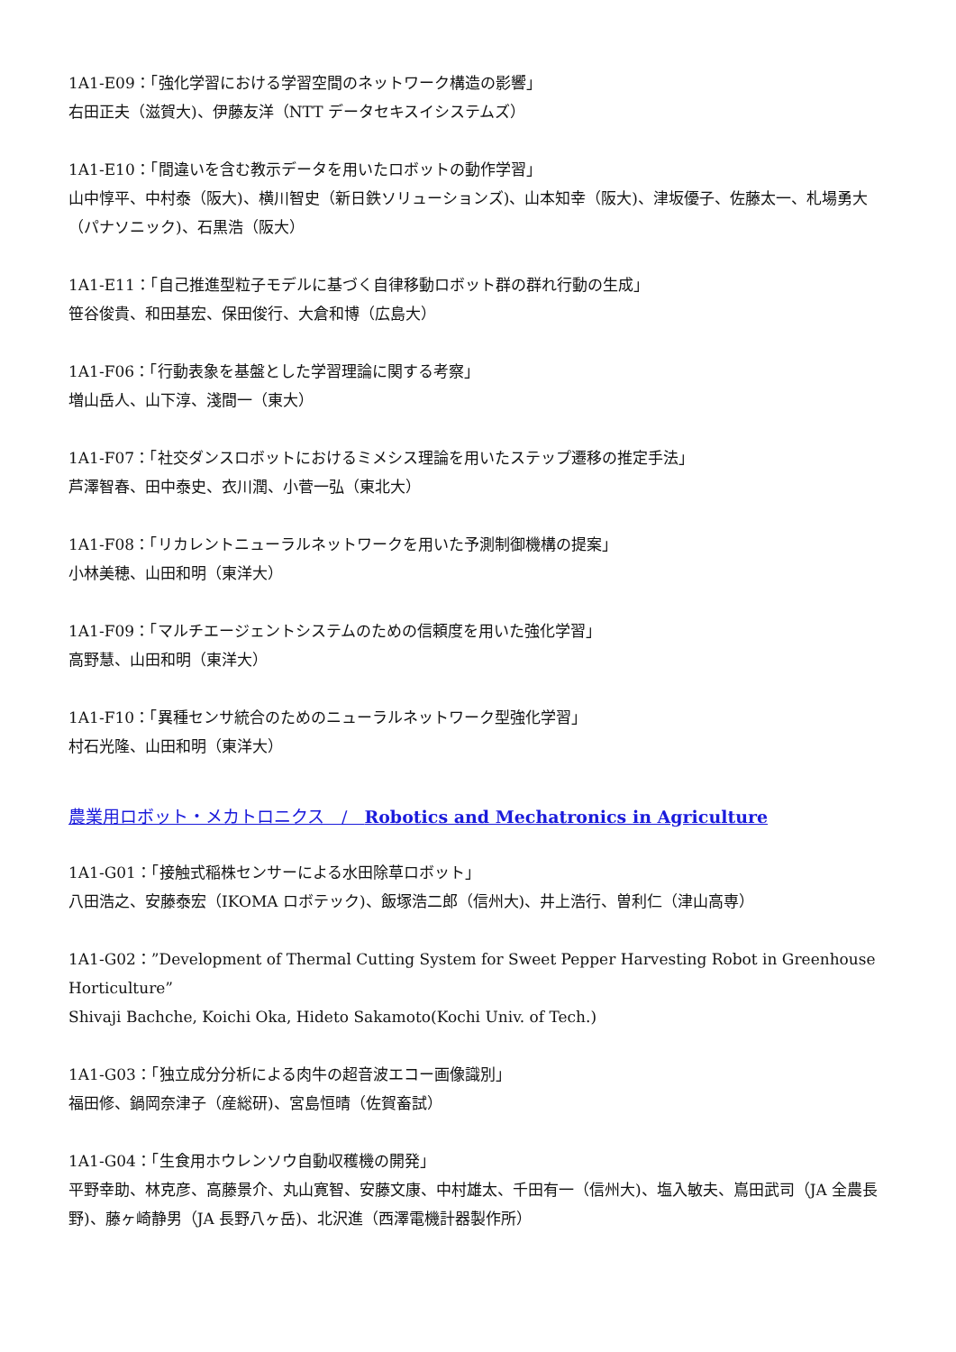1A1-E09：「強化学習における学習空間のネットワーク構造の影響」
右田正夫（滋賀大)、伊藤友洋（NTT データセキスイシステムズ）
1A1-E10：「間違いを含む教示データを用いたロボットの動作学習」
山中惇平、中村泰（阪大)、横川智史（新日鉄ソリューションズ)、山本知幸（阪大)、津坂優子、佐藤太一、札場勇大（パナソニック)、石黒浩（阪大）
1A1-E11：「自己推進型粒子モデルに基づく自律移動ロボット群の群れ行動の生成」
笹谷俊貴、和田基宏、保田俊行、大倉和博（広島大）
1A1-F06：「行動表象を基盤とした学習理論に関する考察」
増山岳人、山下淳、淺間一（東大）
1A1-F07：「社交ダンスロボットにおけるミメシス理論を用いたステップ遷移の推定手法」
芦澤智春、田中泰史、衣川潤、小菅一弘（東北大）
1A1-F08：「リカレントニューラルネットワークを用いた予測制御機構の提案」
小林美穂、山田和明（東洋大）
1A1-F09：「マルチエージェントシステムのための信頼度を用いた強化学習」
高野慧、山田和明（東洋大）
1A1-F10：「異種センサ統合のためのニューラルネットワーク型強化学習」
村石光隆、山田和明（東洋大）
農業用ロボット・メカトロニクス　/　Robotics and Mechatronics in Agriculture
1A1-G01：「接触式稲株センサーによる水田除草ロボット」
八田浩之、安藤泰宏（IKOMA ロボテック)、飯塚浩二郎（信州大)、井上浩行、曽利仁（津山高専）
1A1-G02：”Development of Thermal Cutting System for Sweet Pepper Harvesting Robot in Greenhouse Horticulture”
Shivaji Bachche, Koichi Oka, Hideto Sakamoto(Kochi Univ. of Tech.)
1A1-G03：「独立成分分析による肉牛の超音波エコー画像識別」
福田修、鍋岡奈津子（産総研)、宮島恒晴（佐賀畜試）
1A1-G04：「生食用ホウレンソウ自動収穫機の開発」
平野幸助、林克彦、高藤景介、丸山寛智、安藤文康、中村雄太、千田有一（信州大)、塩入敏夫、嶌田武司（JA 全農長野)、藤ヶ崎静男（JA 長野八ヶ岳)、北沢進（西澤電機計器製作所）